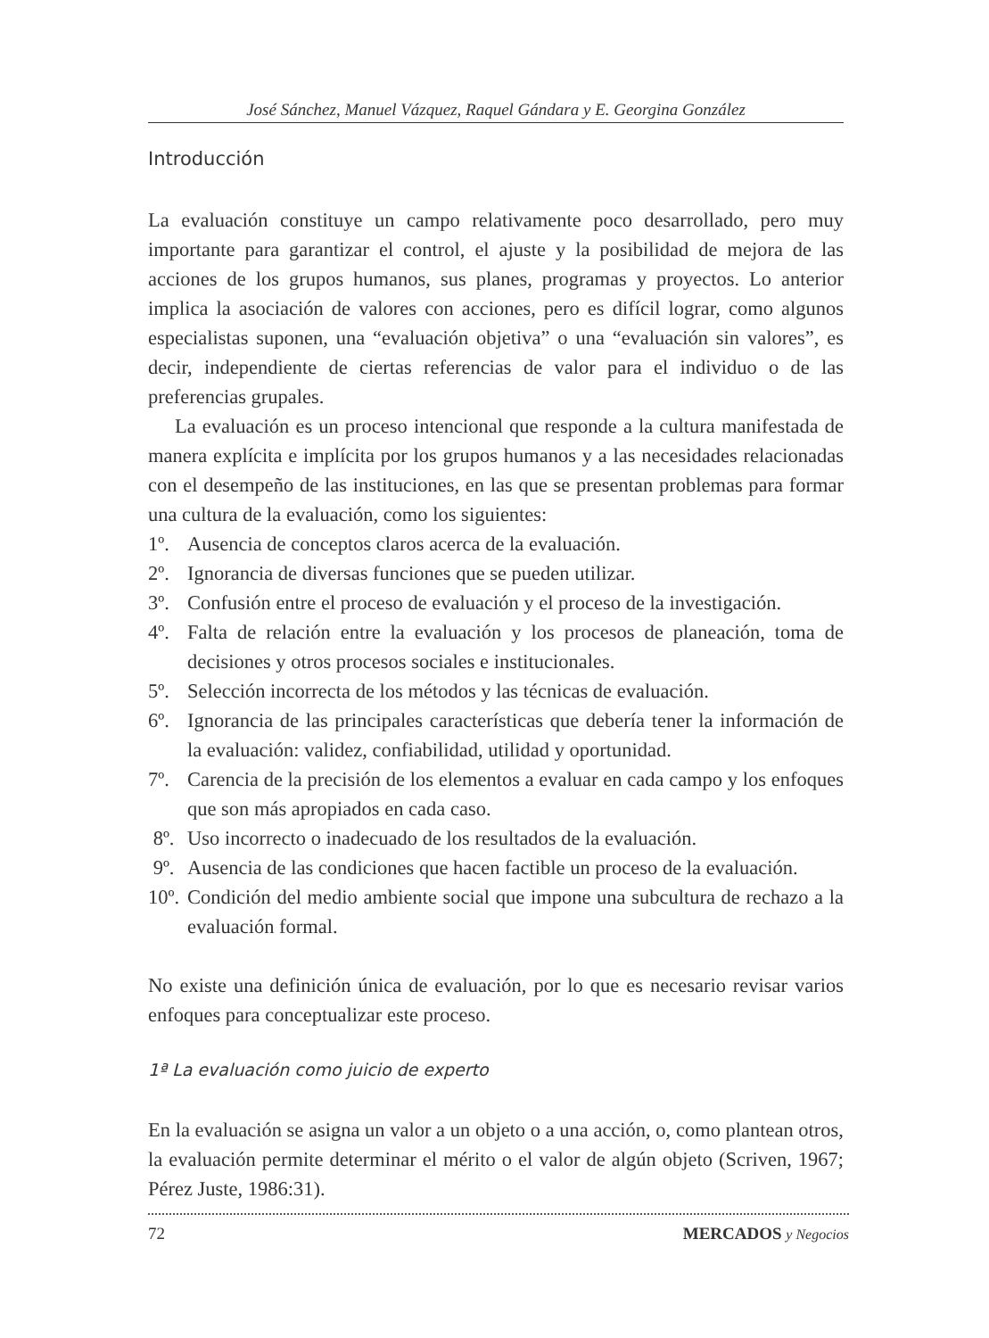José Sánchez, Manuel Vázquez, Raquel Gándara y E. Georgina González
Introducción
La evaluación constituye un campo relativamente poco desarrollado, pero muy importante para garantizar el control, el ajuste y la posibilidad de mejora de las acciones de los grupos humanos, sus planes, programas y proyectos. Lo anterior implica la asociación de valores con acciones, pero es difícil lograr, como algunos especialistas suponen, una “evaluación objetiva” o una “evaluación sin valores”, es decir, independiente de ciertas referencias de valor para el individuo o de las preferencias grupales.
La evaluación es un proceso intencional que responde a la cultura manifestada de manera explícita e implícita por los grupos humanos y a las necesidades relacionadas con el desempeño de las instituciones, en las que se presentan problemas para formar una cultura de la evaluación, como los siguientes:
1º. Ausencia de conceptos claros acerca de la evaluación.
2º. Ignorancia de diversas funciones que se pueden utilizar.
3º. Confusión entre el proceso de evaluación y el proceso de la investigación.
4º. Falta de relación entre la evaluación y los procesos de planeación, toma de decisiones y otros procesos sociales e institucionales.
5º. Selección incorrecta de los métodos y las técnicas de evaluación.
6º. Ignorancia de las principales características que debería tener la información de la evaluación: validez, confiabilidad, utilidad y oportunidad.
7º. Carencia de la precisión de los elementos a evaluar en cada campo y los enfoques que son más apropiados en cada caso.
8º. Uso incorrecto o inadecuado de los resultados de la evaluación.
9º. Ausencia de las condiciones que hacen factible un proceso de la evaluación.
10º. Condición del medio ambiente social que impone una subcultura de rechazo a la evaluación formal.
No existe una definición única de evaluación, por lo que es necesario revisar varios enfoques para conceptualizar este proceso.
1ª La evaluación como juicio de experto
En la evaluación se asigna un valor a un objeto o a una acción, o, como plantean otros, la evaluación permite determinar el mérito o el valor de algún objeto (Scriven, 1967; Pérez Juste, 1986:31).
72 MERCADOS y Negocios